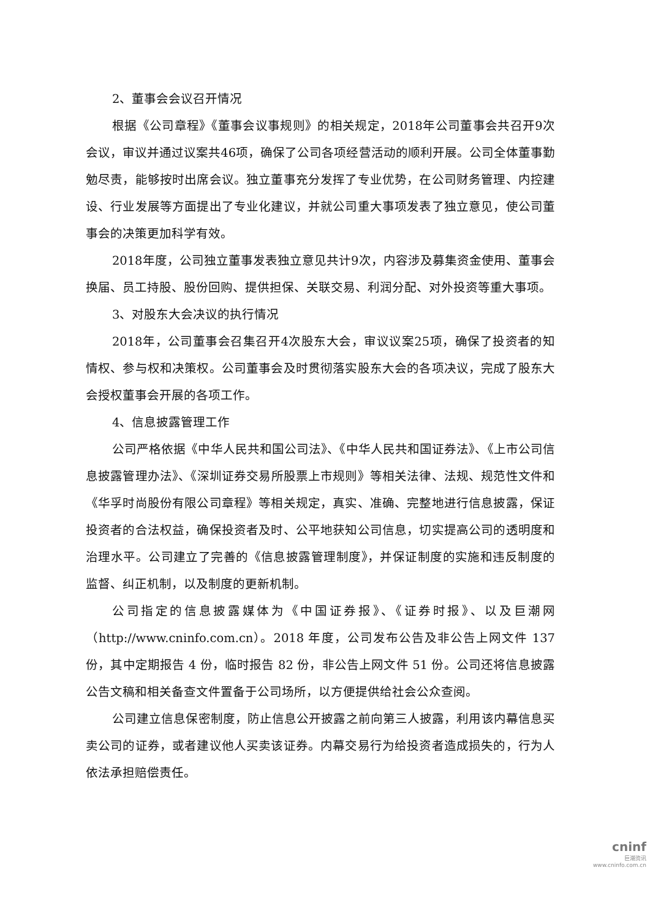2、董事会会议召开情况
根据《公司章程》《董事会议事规则》的相关规定，2018年公司董事会共召开9次会议，审议并通过议案共46项，确保了公司各项经营活动的顺利开展。公司全体董事勤勉尽责，能够按时出席会议。独立董事充分发挥了专业优势，在公司财务管理、内控建设、行业发展等方面提出了专业化建议，并就公司重大事项发表了独立意见，使公司董事会的决策更加科学有效。
2018年度，公司独立董事发表独立意见共计9次，内容涉及募集资金使用、董事会换届、员工持股、股份回购、提供担保、关联交易、利润分配、对外投资等重大事项。
3、对股东大会决议的执行情况
2018年，公司董事会召集召开4次股东大会，审议议案25项，确保了投资者的知情权、参与权和决策权。公司董事会及时贯彻落实股东大会的各项决议，完成了股东大会授权董事会开展的各项工作。
4、信息披露管理工作
公司严格依据《中华人民共和国公司法》、《中华人民共和国证券法》、《上市公司信息披露管理办法》、《深圳证券交易所股票上市规则》等相关法律、法规、规范性文件和《华孚时尚股份有限公司章程》等相关规定，真实、准确、完整地进行信息披露，保证投资者的合法权益，确保投资者及时、公平地获知公司信息，切实提高公司的透明度和治理水平。公司建立了完善的《信息披露管理制度》，并保证制度的实施和违反制度的监督、纠正机制，以及制度的更新机制。
公司指定的信息披露媒体为《中国证券报》、《证券时报》、以及巨潮网（http://www.cninfo.com.cn）。2018 年度，公司发布公告及非公告上网文件 137 份，其中定期报告 4 份，临时报告 82 份，非公告上网文件 51 份。公司还将信息披露公告文稿和相关备查文件置备于公司场所，以方便提供给社会公众查阅。
公司建立信息保密制度，防止信息公开披露之前向第三人披露，利用该内幕信息买卖公司的证券，或者建议他人买卖该证券。内幕交易行为给投资者造成损失的，行为人依法承担赔偿责任。
cninf
巨潮资讯
www.cninfo.com.cn